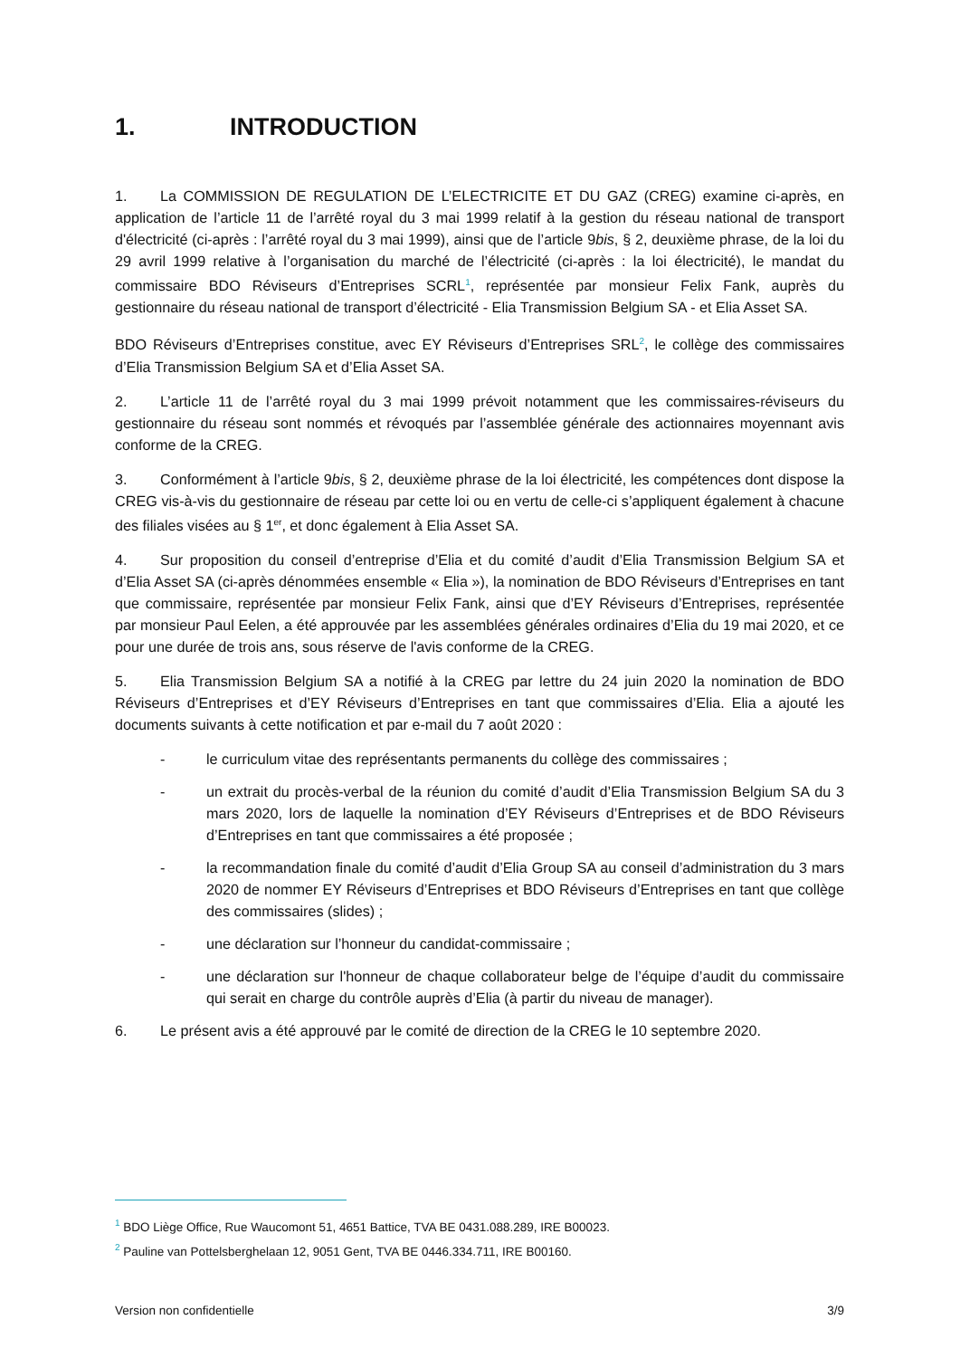1. INTRODUCTION
1. La COMMISSION DE REGULATION DE L’ELECTRICITE ET DU GAZ (CREG) examine ci-après, en application de l’article 11 de l’arrêté royal du 3 mai 1999 relatif à la gestion du réseau national de transport d'électricité (ci-après : l’arrêté royal du 3 mai 1999), ainsi que de l’article 9bis, § 2, deuxième phrase, de la loi du 29 avril 1999 relative à l’organisation du marché de l’électricité (ci-après : la loi électricité), le mandat du commissaire BDO Réviseurs d’Entreprises SCRL<sup>1</sup>, représentée par monsieur Felix Fank, auprès du gestionnaire du réseau national de transport d’électricité - Elia Transmission Belgium SA - et Elia Asset SA.
BDO Réviseurs d’Entreprises constitue, avec EY Réviseurs d’Entreprises SRL<sup>2</sup>, le collège des commissaires d’Elia Transmission Belgium SA et d’Elia Asset SA.
2. L’article 11 de l’arrêté royal du 3 mai 1999 prévoit notamment que les commissaires-réviseurs du gestionnaire du réseau sont nommés et révoqués par l’assemblée générale des actionnaires moyennant avis conforme de la CREG.
3. Conformément à l’article 9bis, § 2, deuxième phrase de la loi électricité, les compétences dont dispose la CREG vis-à-vis du gestionnaire de réseau par cette loi ou en vertu de celle-ci s’appliquent également à chacune des filiales visées au § 1<sup>er</sup>, et donc également à Elia Asset SA.
4. Sur proposition du conseil d’entreprise d’Elia et du comité d’audit d’Elia Transmission Belgium SA et d’Elia Asset SA (ci-après dénommées ensemble « Elia »), la nomination de BDO Réviseurs d’Entreprises en tant que commissaire, représentée par monsieur Felix Fank, ainsi que d’EY Réviseurs d’Entreprises, représentée par monsieur Paul Eelen, a été approuvée par les assemblées générales ordinaires d’Elia du 19 mai 2020, et ce pour une durée de trois ans, sous réserve de l'avis conforme de la CREG.
5. Elia Transmission Belgium SA a notifié à la CREG par lettre du 24 juin 2020 la nomination de BDO Réviseurs d’Entreprises et d’EY Réviseurs d’Entreprises en tant que commissaires d’Elia. Elia a ajouté les documents suivants à cette notification et par e-mail du 7 août 2020 :
- le curriculum vitae des représentants permanents du collège des commissaires ;
- un extrait du procès-verbal de la réunion du comité d’audit d’Elia Transmission Belgium SA du 3 mars 2020, lors de laquelle la nomination d’EY Réviseurs d’Entreprises et de BDO Réviseurs d’Entreprises en tant que commissaires a été proposée ;
- la recommandation finale du comité d’audit d’Elia Group SA au conseil d’administration du 3 mars 2020 de nommer EY Réviseurs d’Entreprises et BDO Réviseurs d’Entreprises en tant que collège des commissaires (slides) ;
- une déclaration sur l’honneur du candidat-commissaire ;
- une déclaration sur l'honneur de chaque collaborateur belge de l’équipe d’audit du commissaire qui serait en charge du contrôle auprès d’Elia (à partir du niveau de manager).
6. Le présent avis a été approuvé par le comité de direction de la CREG le 10 septembre 2020.
<sup>1</sup> BDO Liège Office, Rue Waucomont 51, 4651 Battice, TVA BE 0431.088.289, IRE B00023.
<sup>2</sup> Pauline van Pottelsberghelaan 12, 9051 Gent, TVA BE 0446.334.711, IRE B00160.
Version non confidentielle 3/9